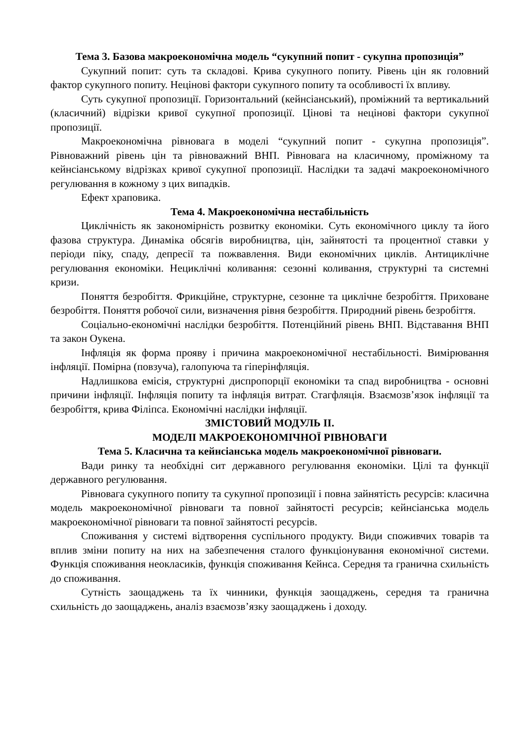Тема 3. Базова макроекономічна модель “сукупний попит - сукупна пропозиція”
Сукупний попит: суть та складові. Крива сукупного попиту. Рівень цін як головний фактор сукупного попиту. Нецінові фактори сукупного попиту та особливості їх впливу.
Суть сукупної пропозиції. Горизонтальний (кейнсіанський), проміжний та вертикальний (класичний) відрізки кривої сукупної пропозиції. Цінові та нецінові фактори сукупної пропозиції.
Макроекономічна рівновага в моделі “сукупний попит - сукупна пропозиція”. Рівноважний рівень цін та рівноважний ВНП. Рівновага на класичному, проміжному та кейнсіанському відрізках кривої сукупної пропозиції. Наслідки та задачі макроекономічного регулювання в кожному з цих випадків.
Ефект храповика.
Тема 4. Макроекономічна нестабільність
Циклічність як закономірність розвитку економіки. Суть економічного циклу та його фазова структура. Динаміка обсягів виробництва, цін, зайнятості та процентної ставки у періоди піку, спаду, депресії та пожвавлення. Види економічних циклів. Антициклічне регулювання економіки. Нециклічні коливання: сезонні коливання, структурні та системні кризи.
Поняття безробіття. Фрикційне, структурне, сезонне та циклічне безробіття. Приховане безробіття. Поняття робочої сили, визначення рівня безробіття. Природний рівень безробіття.
Соціально-економічні наслідки безробіття. Потенційний рівень ВНП. Відставання ВНП та закон Оукена.
Інфляція як форма прояву і причина макроекономічної нестабільності. Вимірювання інфляції. Помірна (повзуча), галопуюча та гіперінфляція.
Надлишкова емісія, структурні диспропорції економіки та спад виробництва - основні причини інфляції. Інфляція попиту та інфляція витрат. Стагфляція. Взаємозв’язок інфляції та безробіття, крива Філіпса. Економічні наслідки інфляції.
ЗМІСТОВИЙ МОДУЛЬ ІІ.
МОДЕЛІ МАКРОЕКОНОМІЧНОЇ РІВНОВАГИ
Тема 5. Класична та кейнсіанська модель макроекономічної рівноваги.
Вади ринку та необхідні сит державного регулювання економіки. Цілі та функції державного регулювання.
Рівновага сукупного попиту та сукупної пропозиції і повна зайнятість ресурсів: класична модель макроекономічної рівноваги та повної зайнятості ресурсів; кейнсіанська модель макроекономічної рівноваги та повної зайнятості ресурсів.
Споживання у системі відтворення суспільного продукту. Види споживчих товарів та вплив зміни попиту на них на забезпечення сталого функціонування економічної системи. Функція споживання неокласиків, функція споживання Кейнса. Середня та гранична схильність до споживання.
Сутність заощаджень та їх чинники, функція заощаджень, середня та гранична схильність до заощаджень, аналіз взаємозв’язку заощаджень і доходу.